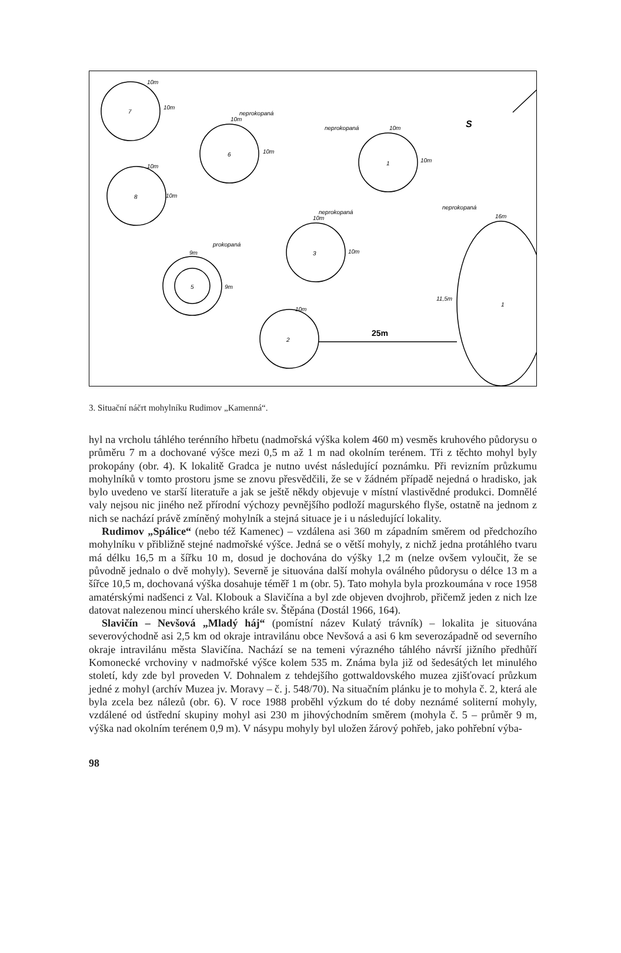10m
10m
7
10m
10m
6
neprokopaná
10m
10m
8
10m
10m
1
neprokopaná
10m
10m
3
neprokopaná
5
9m
9m
prokopaná
10m
2
1
16m
11,5m
neprokopaná
25m
S
3. Situační náčrt mohylníku Rudimov „Kamenná“.
hyl na vrcholu táhlého terénního hřbetu (nadmořská výška kolem 460 m) vesměs kruhového půdorysu o průměru 7 m a dochované výšce mezi 0,5 m až 1 m nad okolním terénem. Tři z těchto mohyl byly prokopány (obr. 4). K lokalitě Gradca je nutno uvést následující poznámku. Při revizním průzkumu mohylníků v tomto prostoru jsme se znovu přesvědčili, že se v žádném případě nejedná o hradisko, jak bylo uvedeno ve starší literatuře a jak se ještě někdy objevuje v místní vlastivědné produkci. Domnělé valy nejsou nic jiného než přírodní výchozy pevnějšího podloží magurského flyše, ostatně na jednom z nich se nachází právě zmíněný mohylník a stejná situace je i u následující lokality.
Rudimov „Spálice“ (nebo též Kamenec) – vzdálena asi 360 m západním směrem od předchozího mohylníku v přibližně stejné nadmořské výšce. Jedná se o větší mohyly, z nichž jedna protáhlého tvaru má délku 16,5 m a šířku 10 m, dosud je dochována do výšky 1,2 m (nelze ovšem vyloučit, že se původně jednalo o dvě mohyly). Severně je situována další mohyla oválného půdorysu o délce 13 m a šířce 10,5 m, dochovaná výška dosahuje téměř 1 m (obr. 5). Tato mohyla byla prozkoumána v roce 1958 amatérskými nadšenci z Val. Klobouk a Slavičína a byl zde objeven dvojhrob, přičemž jeden z nich lze datovat nalezenou mincí uherského krále sv. Štěpána (Dostál 1966, 164).
Slavičín – Nevšová „Mladý háj“ (pomístní název Kulatý trávník) – lokalita je situována severovýchodně asi 2,5 km od okraje intravilánu obce Nevšová a asi 6 km severozápadně od severního okraje intravilánu města Slavičína. Nachází se na temeni výrazného táhlého návrší jižního předhůří Komonecké vrchoviny v nadmořské výšce kolem 535 m. Známa byla již od šedesátých let minulého století, kdy zde byl proveden V. Dohnalem z tehdejšího gottwaldovského muzea zjišťovací průzkum jedné z mohyl (archív Muzea jv. Moravy – č. j. 548/70). Na situačním plánku je to mohyla č. 2, která ale byla zcela bez nálezů (obr. 6). V roce 1988 proběhl výzkum do té doby neznámé soliterní mohyly, vzdálené od ústřední skupiny mohyl asi 230 m jihovýchodním směrem (mohyla č. 5 – průměr 9 m, výška nad okolním terénem 0,9 m). V násypu mohyly byl uložen žárový pohřeb, jako pohřební výba-
98